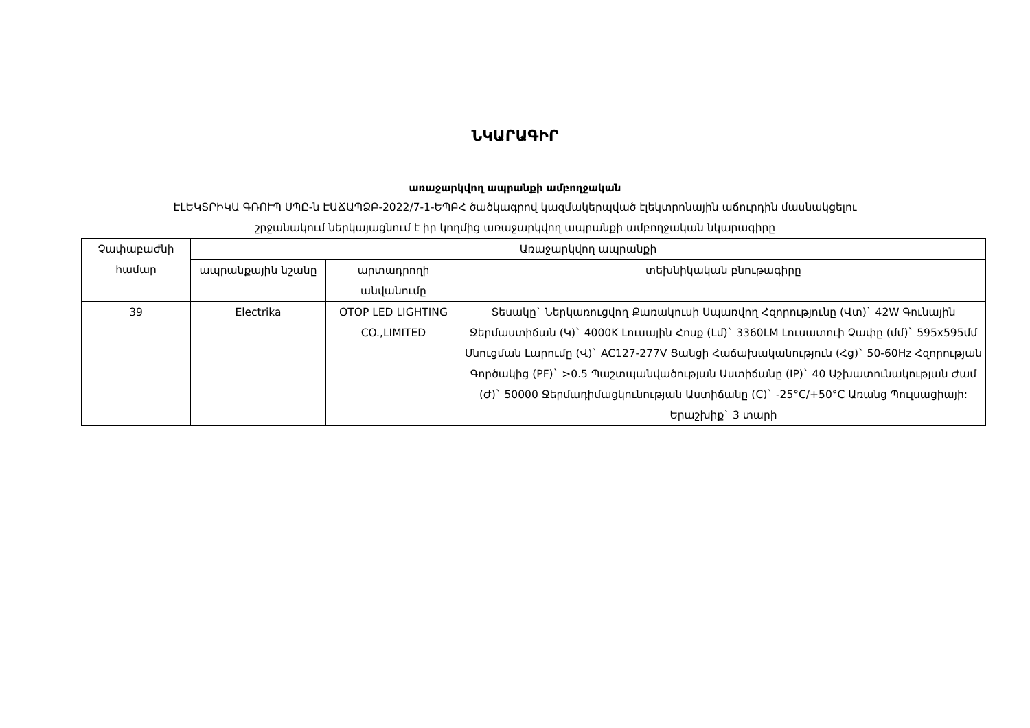ՆԿԱՐԱԳԻՐ
առաջարկվող ապրանքի ամբողջական
ԷԼԵԿՏՐԻԿԱ ԳՌՈՒՊ ՍՊԸ-ն ԷԱՃԱՊՁԲ-2022/7-1-ԵՊԲՀ ծածկագրով կազմակերպված էլեկտրոնային աճուրդին մասնակցելու
շրջանակում ներկայացնում է իր կողմից առաջարկվող ապրանքի ամբողջական նկարագիրը
| Չափաբաժնի համար | Առաջարկվող ապրանքի | | |
| --- | --- | --- | --- |
| | ապրանքային նշանը | արտադրողի անվանումը | տեխնիկական բնութագիրը |
| 39 | Electrika | OTOP LED LIGHTING CO.,LIMITED | Տեսակը` Ներկառուցվող Քառակուսի Սպառվող Հզորությունը (Վտ)` 42W Գունային Ջերմաստիճան (Կ)` 4000K Լուսային Հոսք (Լմ)` 3360LM Լուսատուի Չափը (մմ)` 595x595մմ Սնուցման Լարումը (Վ)` AC127-277V Ցանցի Հաճախականություն (Հց)` 50-60Hz Հզորության Գործակից (PF)` >0.5 Պաշտպանվածության Աստիճանը (IP)` 40 Աշխատունակության Ժամ (Ժ)` 50000 Ջերմադիմացկունության Աստիճանը (C)` -25°C/+50°C Առանց Պուլսացիայի: Երաշխիք` 3 տարի |